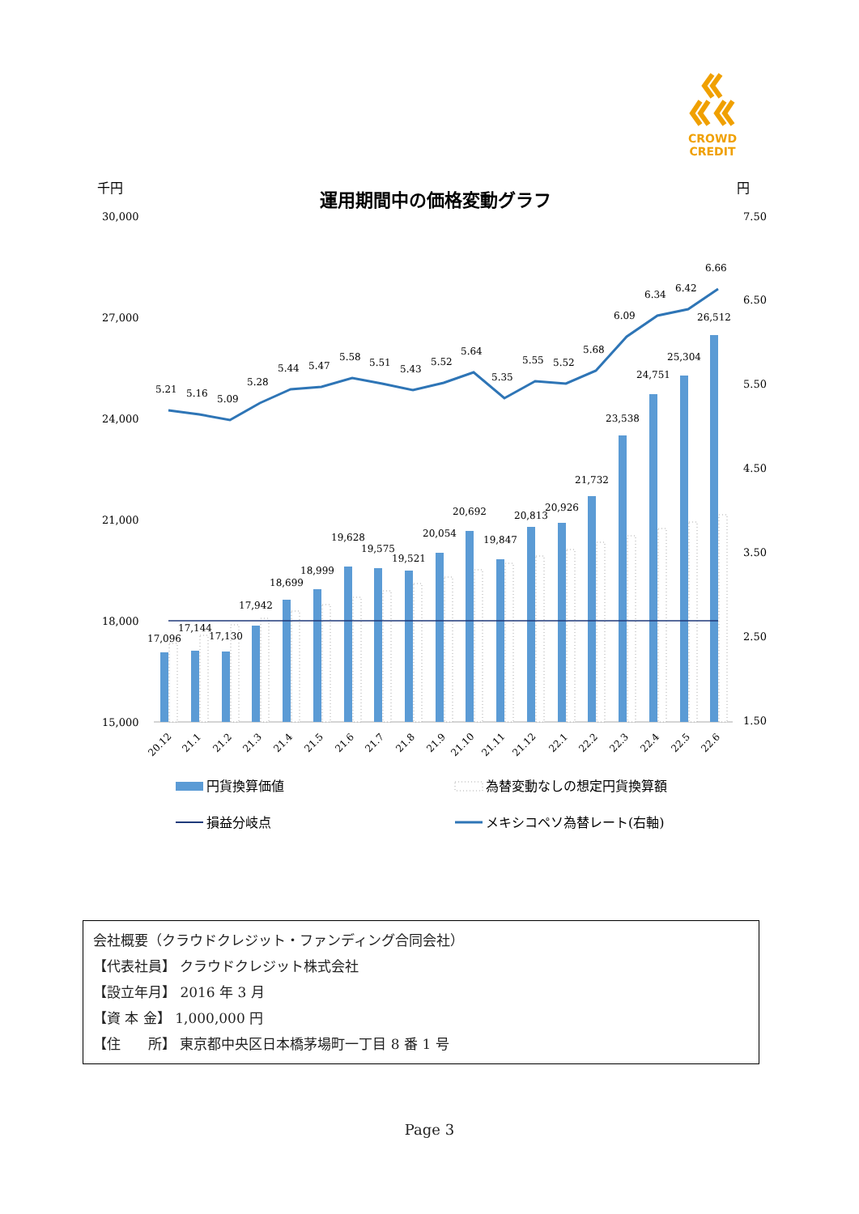CROWD CREDIT
千円
運用期間中の価格変動グラフ
円
30,000
27,000
24,000
21,000
18,000
15,000
7.50
6.50
5.50
4.50
3.50
2.50
1.50
5.21
5.16
5.09
5.28
5.44
5.47
5.58
5.51
5.43
5.52
5.64
5.35
5.55
5.52
5.68
6.09
6.34
6.42
6.66
17,096
17,144
17,130
17,942
18,699
18,999
19,628
19,575
19,521
20,054
20,692
19,847
20,813
20,926
21,732
23,538
24,751
25,304
26,512
20.12
21.1
21.2
21.3
21.4
21.5
21.6
21.7
21.8
21.9
21.10
21.11
21.12
22.1
22.2
22.3
22.4
22.5
22.6
円貨換算価値
為替変動なしの想定円貨換算額
損益分岐点
メキシコペソ為替レート(右軸)
会社概要（クラウドクレジット・ファンディング合同会社）
【代表社員】 クラウドクレジット株式会社
【設立年月】 2016 年 3 月
【資 本 金】 1,000,000 円
【住　　所】 東京都中央区日本橋茅場町一丁目 8 番 1 号
Page 3